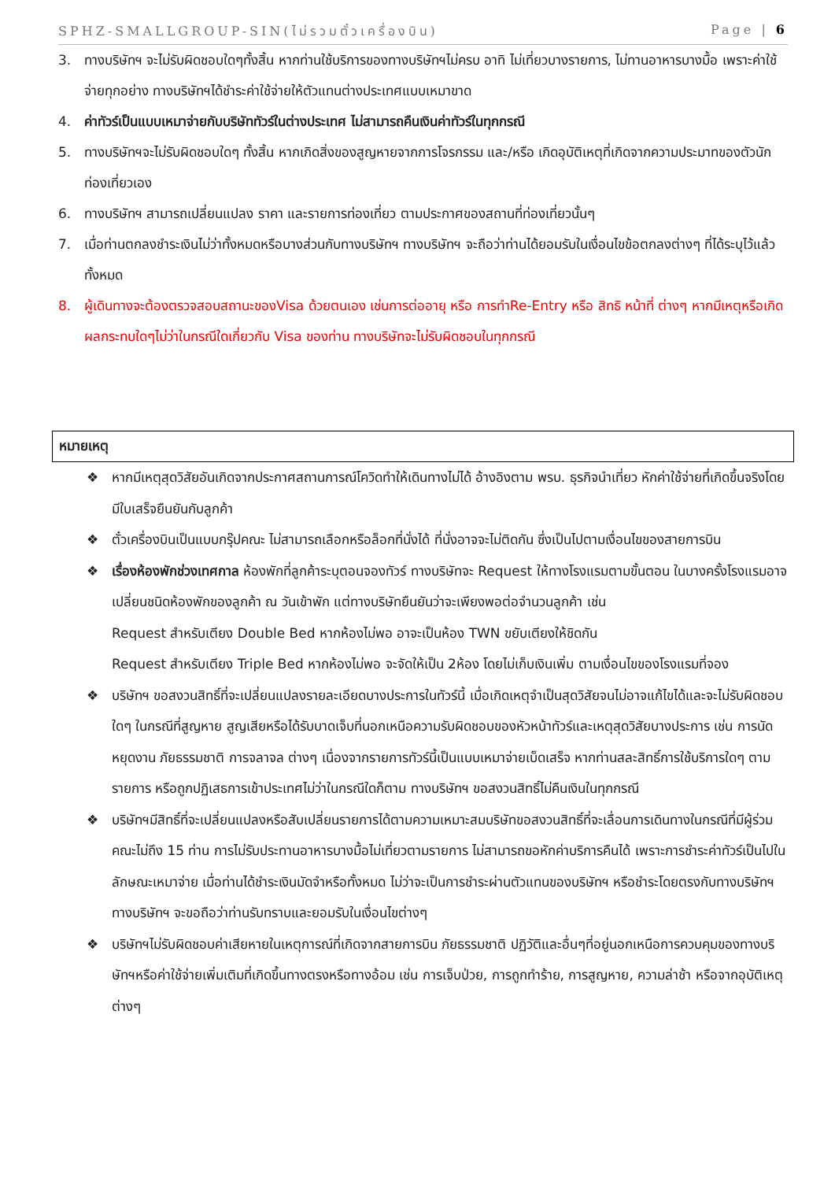SPHZ-SMALLGROUP-SIN(ไม่รวมตั๋วเครื่องบิน) Page | 6
3. ทางบริษัทฯ จะไม่รับผิดชอบใดๆทั้งสิ้น หากท่านใช้บริการของทางบริษัทฯไม่ครบ อาทิ ไม่เที่ยวบางรายการ, ไม่ทานอาหารบางมื้อ เพราะค่าใช้จ่ายทุกอย่าง ทางบริษัทฯได้ชำระค่าใช้จ่ายให้ตัวแทนต่างประเทศแบบเหมาขาด
4. ค่าทัวร์เป็นแบบเหมาจ่ายกับบริษัททัวร์ในต่างประเทศ ไม่สามารถคืนเงินค่าทัวร์ในทุกกรณี
5. ทางบริษัทฯจะไม่รับผิดชอบใดๆ ทั้งสิ้น หากเกิดสิ่งของสูญหายจากการโจรกรรม และ/หรือ เกิดอุบัติเหตุที่เกิดจากความประมาทของตัวนักท่องเที่ยวเอง
6. ทางบริษัทฯ สามารถเปลี่ยนแปลง ราคา และรายการท่องเที่ยว ตามประกาศของสถานที่ท่องเที่ยวนั้นๆ
7. เมื่อท่านตกลงชำระเงินไม่ว่าทั้งหมดหรือบางส่วนกับทางบริษัทฯ ทางบริษัทฯ จะถือว่าท่านได้ยอมรับในเงื่อนไขข้อตกลงต่างๆ ที่ได้ระบุไว้แล้วทั้งหมด
8. ผู้เดินทางจะต้องตรวจสอบสถานะของVisa ด้วยตนเอง เช่นการต่ออายุ หรือ การทำRe-Entry หรือ สิทธิ หน้าที่ ต่างๆ หากมีเหตุหรือเกิดผลกระทบใดๆไม่ว่าในกรณีใดเกี่ยวกับ Visa ของท่าน ทางบริษัทจะไม่รับผิดชอบในทุกกรณี
หมายเหตุ
❖ หากมีเหตุสุดวิสัยอันเกิดจากประกาศสถานการณ์โควิดทำให้เดินทางไม่ได้ อ้างอิงตาม พรบ. ธุรกิจนำเที่ยว หักค่าใช้จ่ายที่เกิดขึ้นจริงโดยมีใบเสร็จยืนยันกับลูกค้า
❖ ตั๋วเครื่องบินเป็นแบบกรุ๊ปคณะ ไม่สามารถเลือกหรือล็อกที่นั่งได้ ที่นั่งอาจจะไม่ติดกัน ซึ่งเป็นไปตามเงื่อนไขของสายการบิน
❖ เรื่องห้องพักช่วงเทศกาล ห้องพักที่ลูกค้าระบุตอนจองทัวร์ ทางบริษัทจะ Request ให้ทางโรงแรมตามขั้นตอน ในบางครั้งโรงแรมอาจเปลี่ยนชนิดห้องพักของลูกค้า ณ วันเข้าพัก แต่ทางบริษัทยืนยันว่าจะเพียงพอต่อจำนวนลูกค้า เช่น
Request สำหรับเตียง Double Bed หากห้องไม่พอ อาจะเป็นห้อง TWN ขยับเตียงให้ชิดกัน
Request สำหรับเตียง Triple Bed หากห้องไม่พอ จะจัดให้เป็น 2ห้อง โดยไม่เก็บเงินเพิ่ม ตามเงื่อนไขของโรงแรมที่จอง
❖ บริษัทฯ ขอสงวนสิทธิ์ที่จะเปลี่ยนแปลงรายละเอียดบางประการในทัวร์นี้ เมื่อเกิดเหตุจำเป็นสุดวิสัยจนไม่อาจแก้ไขได้และจะไม่รับผิดชอบใดๆ ในกรณีที่สูญหาย สูญเสียหรือได้รับบาดเจ็บที่นอกเหนือความรับผิดชอบของหัวหน้าทัวร์และเหตุสุดวิสัยบางประการ เช่น การนัดหยุดงาน ภัยธรรมชาติ การจลาจล ต่างๆ เนื่องจากรายการทัวร์นี้เป็นแบบเหมาจ่ายเบ็ดเสร็จ หากท่านสละสิทธิ์การใช้บริการใดๆ ตามรายการ หรือถูกปฏิเสธการเข้าประเทศไม่ว่าในกรณีใดก็ตาม ทางบริษัทฯ ขอสงวนสิทธิ์ไม่คืนเงินในทุกกรณี
❖ บริษัทฯมีสิทธิ์ที่จะเปลี่ยนแปลงหรือสับเปลี่ยนรายการได้ตามความเหมาะสมบริษัทขอสงวนสิทธิ์ที่จะเลื่อนการเดินทางในกรณีที่มีผู้ร่วมคณะไม่ถึง 15 ท่าน การไม่รับประทานอาหารบางมื้อไม่เที่ยวตามรายการ ไม่สามารถขอหักค่าบริการคืนได้ เพราะการชำระค่าทัวร์เป็นไปในลักษณะเหมาจ่าย เมื่อท่านได้ชำระเงินมัดจำหรือทั้งหมด ไม่ว่าจะเป็นการชำระผ่านตัวแทนของบริษัทฯ หรือชำระโดยตรงกับทางบริษัทฯ ทางบริษัทฯ จะขอถือว่าท่านรับทราบและยอมรับในเงื่อนไขต่างๆ
❖ บริษัทฯไม่รับผิดชอบค่าเสียหายในเหตุการณ์ที่เกิดจากสายการบิน ภัยธรรมชาติ ปฏิวัติและอื่นๆที่อยู่นอกเหนือการควบคุมของทางบริษัทฯหรือค่าใช้จ่ายเพิ่มเติมที่เกิดขึ้นทางตรงหรือทางอ้อม เช่น การเจ็บป่วย, การถูกทำร้าย, การสูญหาย, ความล่าช้า หรือจากอุบัติเหตุต่างๆ